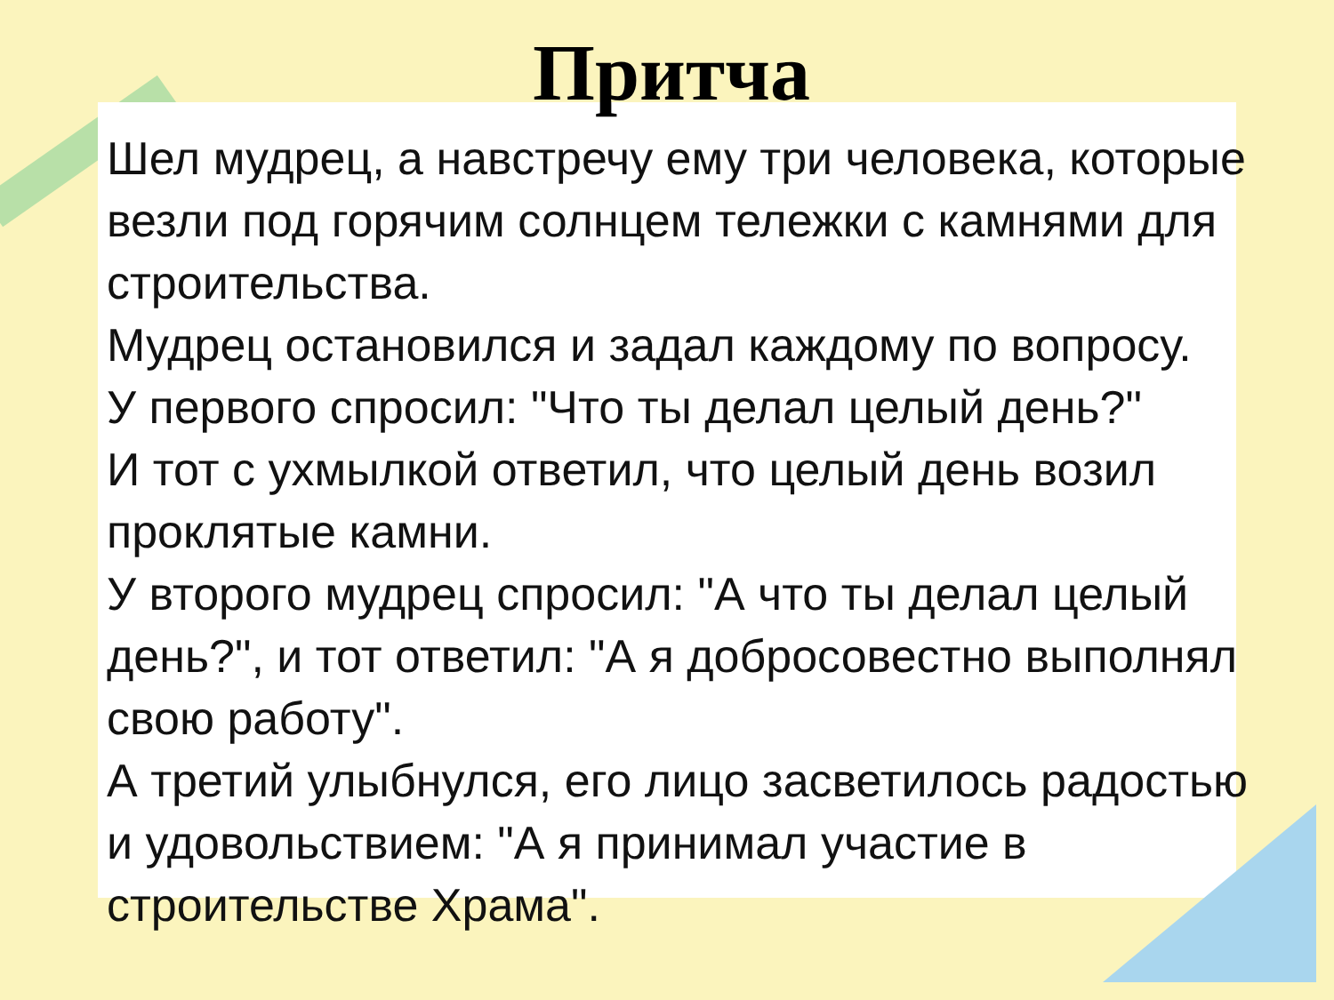Притча
Шел мудрец, а навстречу ему три человека, которые везли под горячим солнцем тележки с камнями для строительства.
Мудрец остановился и задал каждому по вопросу.
У первого спросил: "Что ты делал целый день?"
И тот с ухмылкой ответил, что целый день возил проклятые камни.
У второго мудрец спросил: "А что ты делал целый день?", и тот ответил: "А я добросовестно выполнял свою работу".
А третий улыбнулся, его лицо засветилось радостью и удовольствием: "А я принимал участие в строительстве Храма".